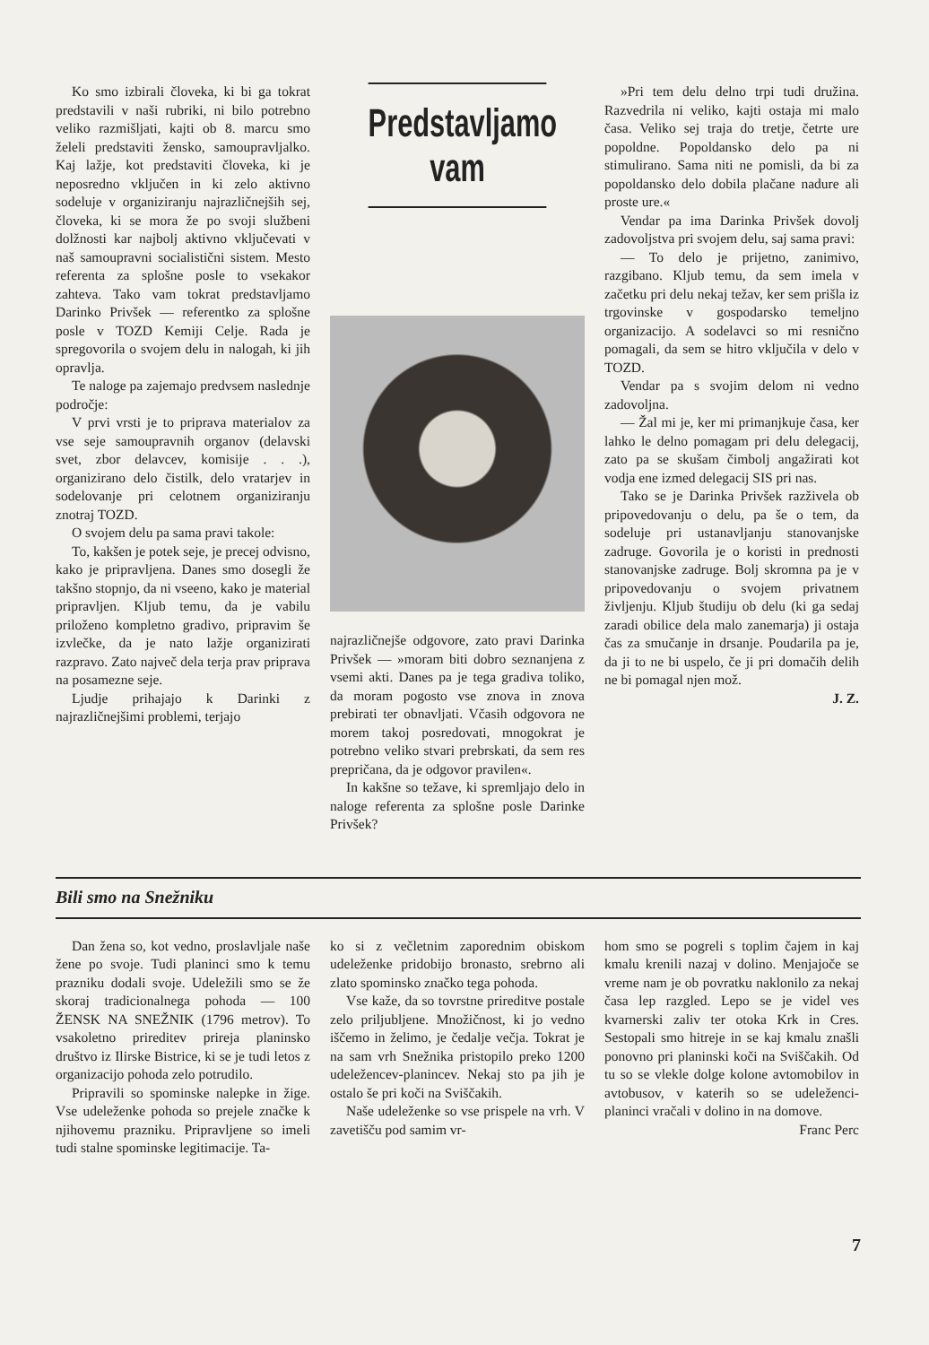Ko smo izbirali človeka, ki bi ga tokrat predstavili v naši rubriki, ni bilo potrebno veliko razmišljati, kajti ob 8. marcu smo želeli predstaviti žensko, samoupravljalko. Kaj lažje, kot predstaviti človeka, ki je neposredno vključen in ki zelo aktivno sodeluje v organiziranju najrazličnejših sej, človeka, ki se mora že po svoji službeni dolžnosti kar najbolj aktivno vključevati v naš samoupravni socialistični sistem. Mesto referenta za splošne posle to vsekakor zahteva. Tako vam tokrat predstavljamo Darinko Privšek — referentko za splošne posle v TOZD Kemiji Celje. Rada je spregovorila o svojem delu in nalogah, ki jih opravlja.
Te naloge pa zajemajo predvsem naslednje področje:
V prvi vrsti je to priprava materialov za vse seje samoupravnih organov (delavski svet, zbor delavcev, komisije . . .), organizirano delo čistilk, delo vratarjev in sodelovanje pri celotnem organiziranju znotraj TOZD.
O svojem delu pa sama pravi takole:
To, kakšen je potek seje, je precej odvisno, kako je pripravljena. Danes smo dosegli že takšno stopnjo, da ni vseeno, kako je material pripravljen. Kljub temu, da je vabilu priloženo kompletno gradivo, pripravim še izvlečke, da je nato lažje organizirati razpravo. Zato največ dela terja prav priprava na posamezne seje.
Ljudje prihajajo k Darinki z najrazličnejšimi problemi, terjajo
Predstavljamo vam
najrazličnejše odgovore, zato pravi Darinka Privšek — »moram biti dobro seznanjena z vsemi akti. Danes pa je tega gradiva toliko, da moram pogosto vse znova in znova prebirati ter obnavljati. Včasih odgovora ne morem takoj posredovati, mnogokrat je potrebno veliko stvari prebrskati, da sem res prepričana, da je odgovor pravilen«.
In kakšne so težave, ki spremljajo delo in naloge referenta za splošne posle Darinke Privšek?
»Pri tem delu delno trpi tudi družina. Razvedrila ni veliko, kajti ostaja mi malo časa. Veliko sej traja do tretje, četrte ure popoldne. Popoldansko delo pa ni stimulirano. Sama niti ne pomisli, da bi za popoldansko delo dobila plačane nadure ali proste ure.«
Vendar pa ima Darinka Privšek dovolj zadovoljstva pri svojem delu, saj sama pravi:
— To delo je prijetno, zanimivo, razgibano. Kljub temu, da sem imela v začetku pri delu nekaj težav, ker sem prišla iz trgovinske v gospodarsko temeljno organizacijo. A sodelavci so mi resnično pomagali, da sem se hitro vključila v delo v TOZD.
Vendar pa s svojim delom ni vedno zadovoljna.
— Žal mi je, ker mi primanjkuje časa, ker lahko le delno pomagam pri delu delegacij, zato pa se skušam čimbolj angažirati kot vodja ene izmed delegacij SIS pri nas.
Tako se je Darinka Privšek razživela ob pripovedovanju o delu, pa še o tem, da sodeluje pri ustanavljanju stanovanjske zadruge. Govorila je o koristi in prednosti stanovanjske zadruge. Bolj skromna pa je v pripovedovanju o svojem privatnem življenju. Kljub študiju ob delu (ki ga sedaj zaradi obilice dela malo zanemarja) ji ostaja čas za smučanje in drsanje. Poudarila pa je, da ji to ne bi uspelo, če ji pri domačih delih ne bi pomagal njen mož.
J. Z.
Bili smo na Snežniku
Dan žena so, kot vedno, proslavljale naše žene po svoje. Tudi planinci smo k temu prazniku dodali svoje. Udeležili smo se že skoraj tradicionalnega pohoda — 100 ŽENSK NA SNEŽNIK (1796 metrov). To vsakoletno prireditev prireja planinsko društvo iz Ilirske Bistrice, ki se je tudi letos z organizacijo pohoda zelo potrudilo.
Pripravili so spominske nalepke in žige. Vse udeleženke pohoda so prejele značke k njihovemu prazniku. Pripravljene so imeli tudi stalne spominske legitimacije. Ta-
ko si z večletnim zaporednim obiskom udeleženke pridobijo bronasto, srebrno ali zlato spominsko značko tega pohoda.
Vse kaže, da so tovrstne prireditve postale zelo priljubljene. Množičnost, ki jo vedno iščemo in želimo, je čedalje večja. Tokrat je na sam vrh Snežnika pristopilo preko 1200 udeležencev-planincev. Nekaj sto pa jih je ostalo še pri koči na Sviščakih.
Naše udeleženke so vse prispele na vrh. V zavetišču pod samim vr-
hom smo se pogreli s toplim čajem in kaj kmalu krenili nazaj v dolino. Menjajoče se vreme nam je ob povratku naklonilo za nekaj časa lep razgled. Lepo se je videl ves kvarnerski zaliv ter otoka Krk in Cres. Sestopali smo hitreje in se kaj kmalu znašli ponovno pri planinski koči na Sviščakih. Od tu so se vlekle dolge kolone avtomobilov in avtobusov, v katerih so se udeleženci-planinci vračali v dolino in na domove.
Franc Perc
7